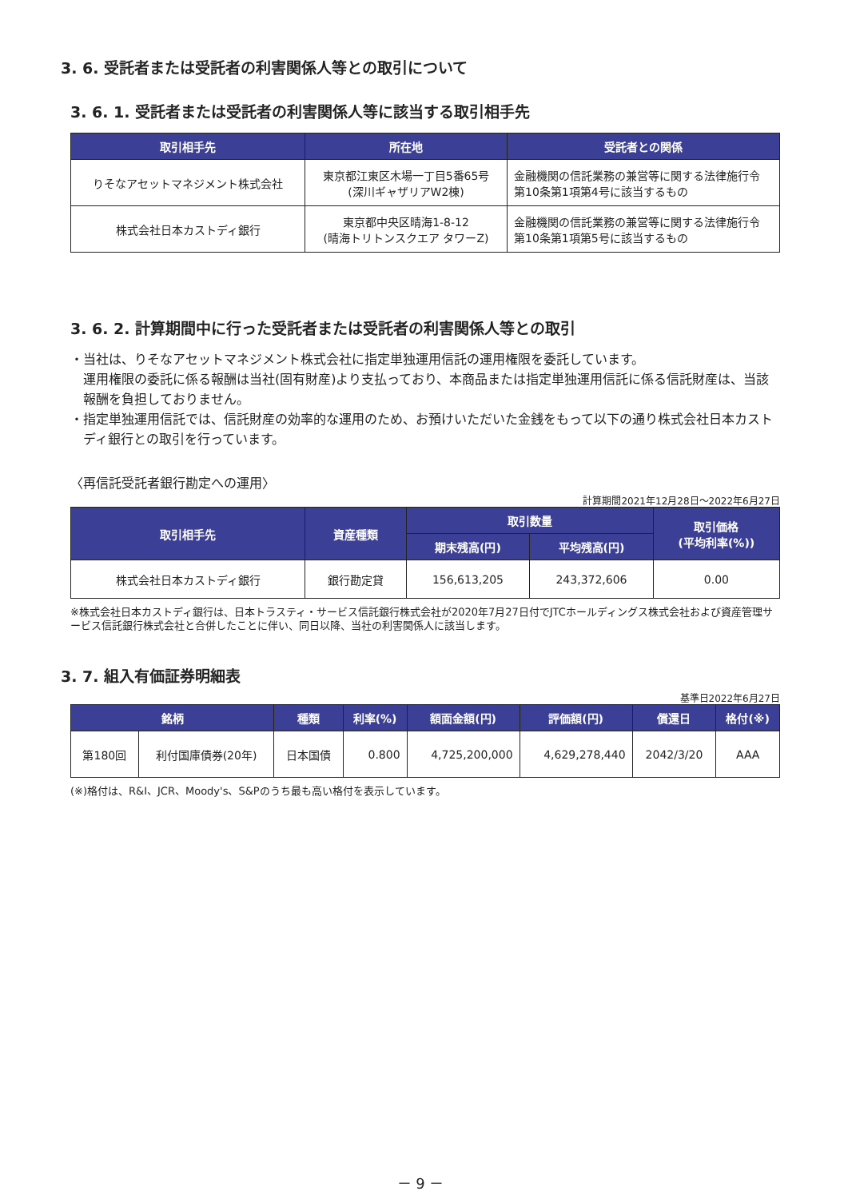3. 6. 受託者または受託者の利害関係人等との取引について
3. 6. 1. 受託者または受託者の利害関係人等に該当する取引相手先
| 取引相手先 | 所在地 | 受託者との関係 |
| --- | --- | --- |
| りそなアセットマネジメント株式会社 | 東京都江東区木場一丁目5番65号 (深川ギャザリアW2棟) | 金融機関の信託業務の兼営等に関する法律施行令 第10条第1項第4号に該当するもの |
| 株式会社日本カストディ銀行 | 東京都中央区晴海1-8-12 (晴海トリトンスクエア タワーZ) | 金融機関の信託業務の兼営等に関する法律施行令 第10条第1項第5号に該当するもの |
3. 6. 2. 計算期間中に行った受託者または受託者の利害関係人等との取引
・当社は、りそなアセットマネジメント株式会社に指定単独運用信託の運用権限を委託しています。
運用権限の委託に係る報酬は当社(固有財産)より支払っており、本商品または指定単独運用信託に係る信託財産は、当該報酬を負担しておりません。
・指定単独運用信託では、信託財産の効率的な運用のため、お預けいただいた金銭をもって以下の通り株式会社日本カストディ銀行との取引を行っています。
〈再信託受託者銀行勘定への運用〉
計算期間2021年12月28日～2022年6月27日
| 取引相手先 | 資産種類 | 取引数量 | | 取引価格 (平均利率(%)) |
| --- | --- | --- | --- | --- |
| | | 期末残高(円) | 平均残高(円) | |
| 株式会社日本カストディ銀行 | 銀行勘定貸 | 156,613,205 | 243,372,606 | 0.00 |
※株式会社日本カストディ銀行は、日本トラスティ・サービス信託銀行株式会社が2020年7月27日付でJTCホールディングス株式会社および資産管理サービス信託銀行株式会社と合併したことに伴い、同日以降、当社の利害関係人に該当します。
3. 7. 組入有価証券明細表
基準日2022年6月27日
| 銘柄 | | 種類 | 利率(%) | 額面金額(円) | 評価額(円) | 償還日 | 格付(※) |
| --- | --- | --- | --- | --- | --- | --- | --- |
| 第180回 | 利付国庫債券(20年) | 日本国債 | 0.800 | 4,725,200,000 | 4,629,278,440 | 2042/3/20 | AAA |
(※)格付は、R&I、JCR、Moody's、S&Pのうち最も高い格付を表示しています。
－ 9 －